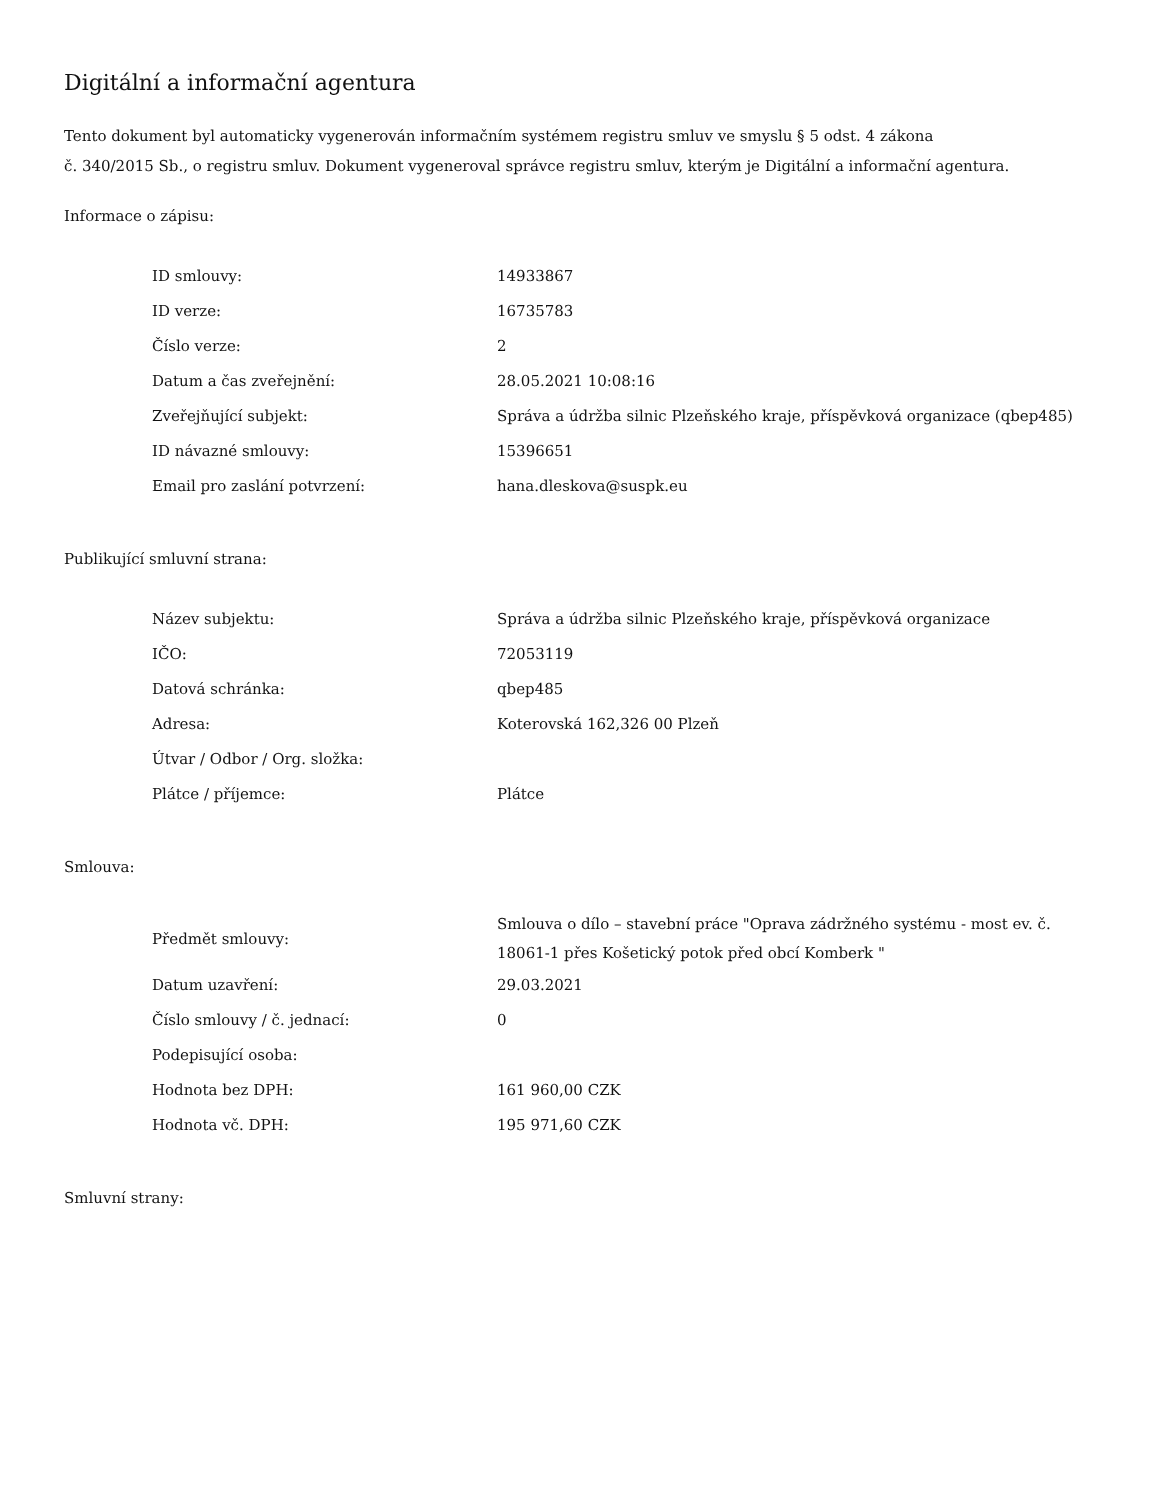Digitální a informační agentura
Tento dokument byl automaticky vygenerován informačním systémem registru smluv ve smyslu § 5 odst. 4 zákona
č. 340/2015 Sb., o registru smluv. Dokument vygeneroval správce registru smluv, kterým je Digitální a informační agentura.
Informace o zápisu:
| ID smlouvy: | 14933867 |
| ID verze: | 16735783 |
| Číslo verze: | 2 |
| Datum a čas zveřejnění: | 28.05.2021 10:08:16 |
| Zveřejňující subjekt: | Správa a údržba silnic Plzeňského kraje, příspěvková organizace (qbep485) |
| ID návazné smlouvy: | 15396651 |
| Email pro zaslání potvrzení: | hana.dleskova@suspk.eu |
Publikující smluvní strana:
| Název subjektu: | Správa a údržba silnic Plzeňského kraje, příspěvková organizace |
| IČO: | 72053119 |
| Datová schránka: | qbep485 |
| Adresa: | Koterovská 162,326 00 Plzeň |
| Útvar / Odbor / Org. složka: | |
| Plátce / příjemce: | Plátce |
Smlouva:
| Předmět smlouvy: | Smlouva o dílo – stavební práce "Oprava zádržného systému - most ev. č. 18061-1 přes Košetický potok před obcí Komberk " |
| Datum uzavření: | 29.03.2021 |
| Číslo smlouvy / č. jednací: | 0 |
| Podepisující osoba: | |
| Hodnota bez DPH: | 161 960,00 CZK |
| Hodnota vč. DPH: | 195 971,60 CZK |
Smluvní strany: